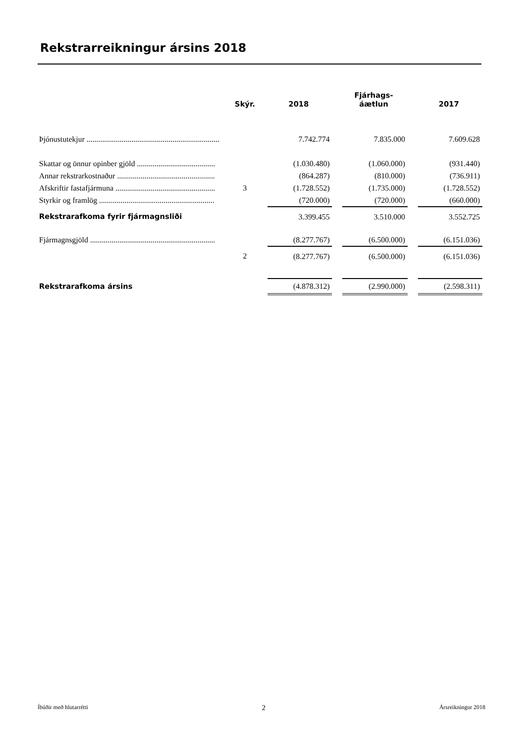Rekstrarreikningur ársins 2018
| | Skýr. | 2018 | | Fjárhags- áætlun | | 2017 |
| --- | --- | --- | --- | --- | --- | --- |
| Þjónustutekjur .................................................................... | | 7.742.774 | | 7.835.000 | | 7.609.628 |
| Skattar og önnur opinber gjöld ........................................ | | (1.030.480) | | (1.060.000) | | (931.440) |
| Annar rekstrarkostnaður .................................................. | | (864.287) | | (810.000) | | (736.911) |
| Afskriftir fastafjármuna ................................................... | 3 | (1.728.552) | | (1.735.000) | | (1.728.552) |
| Styrkir og framlög ........................................................... | | (720.000) | | (720.000) | | (660.000) |
| Rekstrarafkoma fyrir fjármagnsliði | | 3.399.455 | | 3.510.000 | | 3.552.725 |
| Fjármagnsgjöld ................................................................ | | (8.277.767) | | (6.500.000) | | (6.151.036) |
| | 2 | (8.277.767) | | (6.500.000) | | (6.151.036) |
| Rekstrarafkoma ársins | | (4.878.312) | | (2.990.000) | | (2.598.311) |
Íbúðir með hlutarrétti 2 Ársreikningur 2018